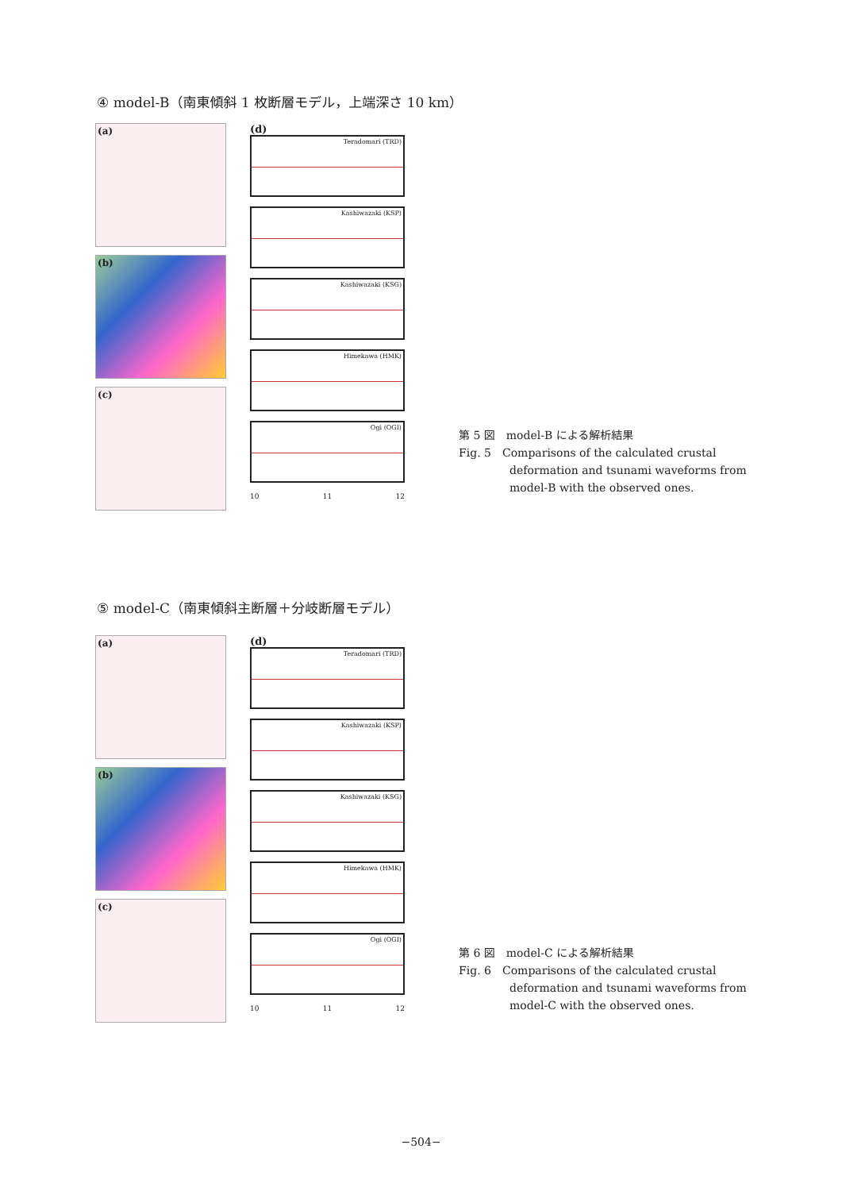④ model-B（南東傾斜 1 枚断層モデル，上端深さ 10 km）
(a)
(b)
(c)
(d)
Teradomari (TRD)
Kashiwazaki (KSP)
Kashiwazaki (KSG)
Himekawa (HMK)
Ogi (OGI)
10 11 12
第 5 図　model-B による解析結果
Fig. 5　Comparisons of the calculated crustal
deformation and tsunami waveforms from model-B with the observed ones.
⑤ model-C（南東傾斜主断層＋分岐断層モデル）
(a)
(b)
(c)
(d)
Teradomari (TRD)
Kashiwazaki (KSP)
Kashiwazaki (KSG)
Himekawa (HMK)
Ogi (OGI)
10 11 12
第 6 図　model-C による解析結果
Fig. 6　Comparisons of the calculated crustal
deformation and tsunami waveforms from model-C with the observed ones.
−504−